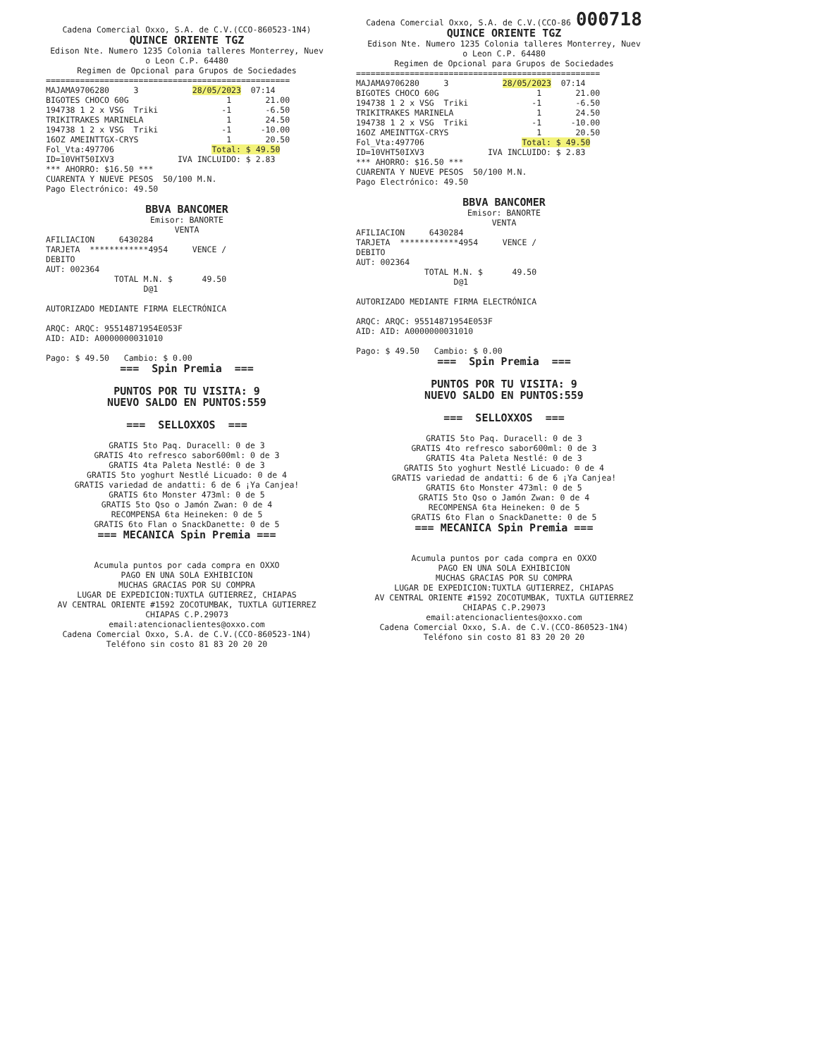Cadena Comercial Oxxo, S.A. de C.V.(CCO-860523-1N4)
QUINCE ORIENTE TGZ
Edison Nte. Numero 1235 Colonia talleres Monterrey, Nuev o Leon C.P. 64480 Regimen de Opcional para Grupos de Sociedades
================================================== MAJAMA9706280 3 28/05/2023 07:14 BIGOTES CHOCO 60G 1 21.00 194738 1 2 x VSG Triki -1 -6.50 TRIKITRAKES MARINELA 1 24.50 194738 1 2 x VSG Triki -1 -10.00 16OZ AMEINTTGX-CRYS 1 20.50 Fol_Vta:497706 Total: $ 49.50 ID=10VHT50IXV3 IVA INCLUIDO: $ 2.83 *** AHORRO: $16.50 *** CUARENTA Y NUEVE PESOS 50/100 M.N. Pago Electrónico: 49.50
BBVA BANCOMER
Emisor: BANORTE VENTA
AFILIACION 6430284 TARJETA ************4954 VENCE / DEBITO AUT: 002364 TOTAL M.N. $ 49.50 D@1 AUTORIZADO MEDIANTE FIRMA ELECTRÓNICA ARQC: ARQC: 95514871954E053F AID: AID: A0000000031010 Pago: $ 49.50 Cambio: $ 0.00
=== Spin Premia === PUNTOS POR TU VISITA: 9 NUEVO SALDO EN PUNTOS:559 === SELLOXXOS ===
GRATIS 5to Paq. Duracell: 0 de 3 GRATIS 4to refresco sabor600ml: 0 de 3 GRATIS 4ta Paleta Nestlé: 0 de 3 GRATIS 5to yoghurt Nestlé Licuado: 0 de 4 GRATIS variedad de andatti: 6 de 6 ¡Ya Canjea! GRATIS 6to Monster 473ml: 0 de 5 GRATIS 5to Qso o Jamón Zwan: 0 de 4 RECOMPENSA 6ta Heineken: 0 de 5 GRATIS 6to Flan o SnackDanette: 0 de 5
=== MECANICA Spin Premia ===
Acumula puntos por cada compra en OXXO PAGO EN UNA SOLA EXHIBICION MUCHAS GRACIAS POR SU COMPRA LUGAR DE EXPEDICION:TUXTLA GUTIERREZ, CHIAPAS AV CENTRAL ORIENTE #1592 ZOCOTUMBAK, TUXTLA GUTIERREZ CHIAPAS C.P.29073 email:atencionaclientes@oxxo.com Cadena Comercial Oxxo, S.A. de C.V.(CCO-860523-1N4) Teléfono sin costo 81 83 20 20 20
Cadena Comercial Oxxo, S.A. de C.V.(CCO-86 000718
QUINCE ORIENTE TGZ
Edison Nte. Numero 1235 Colonia talleres Monterrey, Nuev o Leon C.P. 64480 Regimen de Opcional para Grupos de Sociedades
================================================== MAJAMA9706280 3 28/05/2023 07:14 BIGOTES CHOCO 60G 1 21.00 194738 1 2 x VSG Triki -1 -6.50 TRIKITRAKES MARINELA 1 24.50 194738 1 2 x VSG Triki -1 -10.00 16OZ AMEINTTGX-CRYS 1 20.50 Fol_Vta:497706 Total: $ 49.50 ID=10VHT50IXV3 IVA INCLUIDO: $ 2.83 *** AHORRO: $16.50 *** CUARENTA Y NUEVE PESOS 50/100 M.N. Pago Electrónico: 49.50
BBVA BANCOMER
Emisor: BANORTE VENTA
AFILIACION 6430284 TARJETA ************4954 VENCE / DEBITO AUT: 002364 TOTAL M.N. $ 49.50 D@1 AUTORIZADO MEDIANTE FIRMA ELECTRÓNICA ARQC: ARQC: 95514871954E053F AID: AID: A0000000031010 Pago: $ 49.50 Cambio: $ 0.00
=== Spin Premia === PUNTOS POR TU VISITA: 9 NUEVO SALDO EN PUNTOS:559 === SELLOXXOS ===
GRATIS 5to Paq. Duracell: 0 de 3 GRATIS 4to refresco sabor600ml: 0 de 3 GRATIS 4ta Paleta Nestlé: 0 de 3 GRATIS 5to yoghurt Nestlé Licuado: 0 de 4 GRATIS variedad de andatti: 6 de 6 ¡Ya Canjea! GRATIS 6to Monster 473ml: 0 de 5 GRATIS 5to Qso o Jamón Zwan: 0 de 4 RECOMPENSA 6ta Heineken: 0 de 5 GRATIS 6to Flan o SnackDanette: 0 de 5
=== MECANICA Spin Premia ===
Acumula puntos por cada compra en OXXO PAGO EN UNA SOLA EXHIBICION MUCHAS GRACIAS POR SU COMPRA LUGAR DE EXPEDICION:TUXTLA GUTIERREZ, CHIAPAS AV CENTRAL ORIENTE #1592 ZOCOTUMBAK, TUXTLA GUTIERREZ CHIAPAS C.P.29073 email:atencionaclientes@oxxo.com Cadena Comercial Oxxo, S.A. de C.V.(CCO-860523-1N4) Teléfono sin costo 81 83 20 20 20